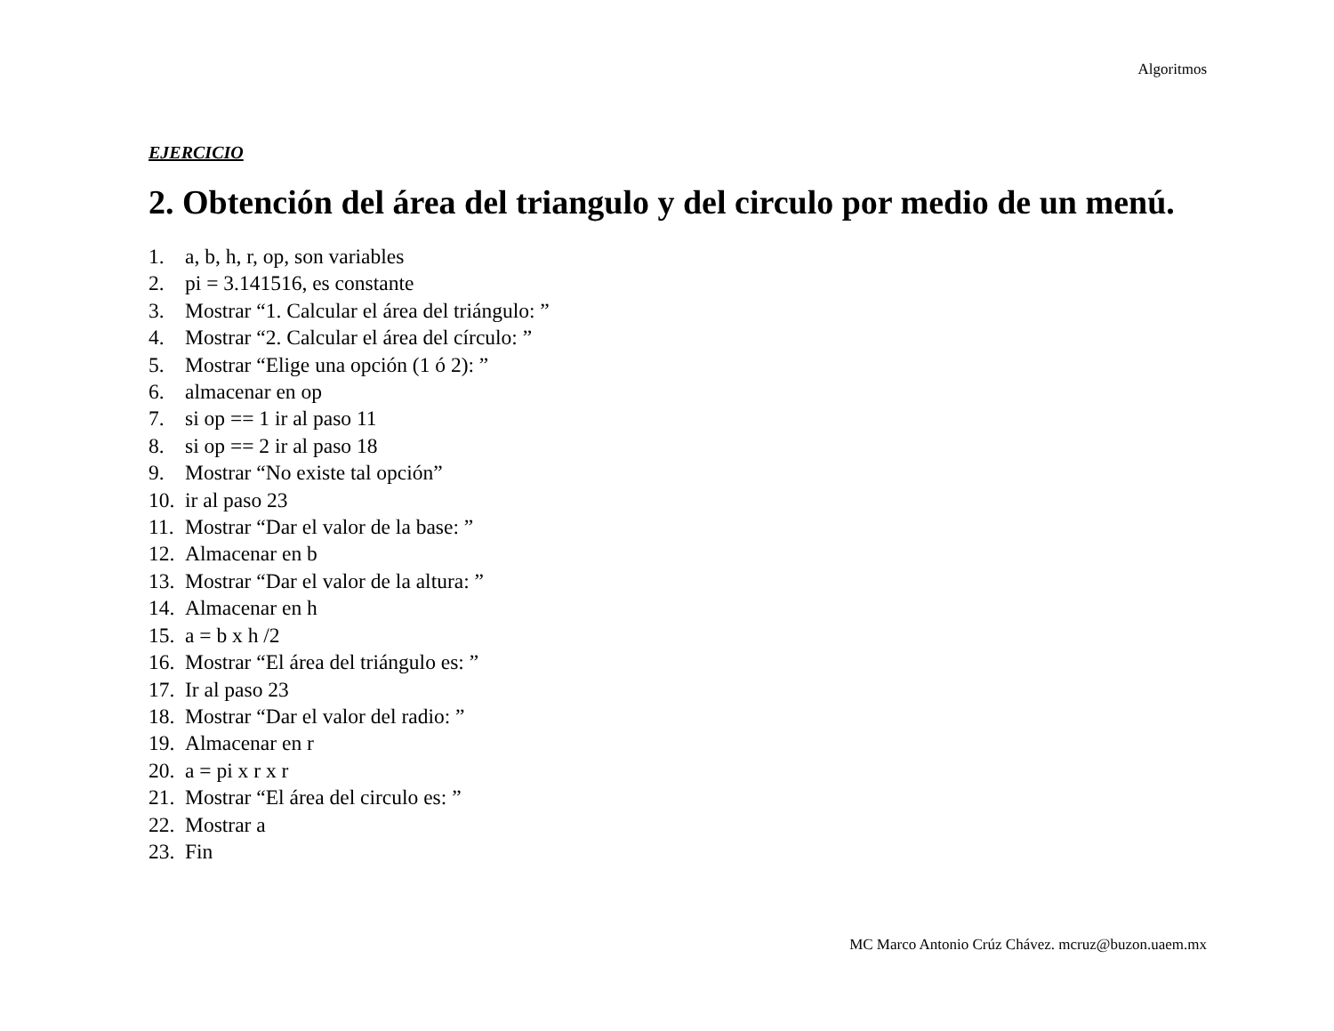Algoritmos
EJERCICIO
2. Obtención del área del triangulo y del circulo por medio de un menú.
1. a, b, h, r, op, son variables
2. pi = 3.141516, es constante
3. Mostrar “1. Calcular el área del triángulo: ”
4. Mostrar “2. Calcular el área del círculo: ”
5. Mostrar “Elige una opción (1 ó 2): ”
6. almacenar en op
7. si op == 1 ir al paso 11
8. si op == 2 ir al paso 18
9. Mostrar “No existe tal opción”
10. ir al paso 23
11. Mostrar “Dar el valor de la base: ”
12. Almacenar en b
13. Mostrar “Dar el valor de la altura: ”
14. Almacenar en h
15. a = b x h /2
16. Mostrar “El área del triángulo es: ”
17. Ir al paso 23
18. Mostrar “Dar el valor del radio: ”
19. Almacenar en r
20. a = pi x r x r
21. Mostrar “El área del circulo es: ”
22. Mostrar a
23. Fin
MC Marco Antonio Crúz Chávez. mcruz@buzon.uaem.mx